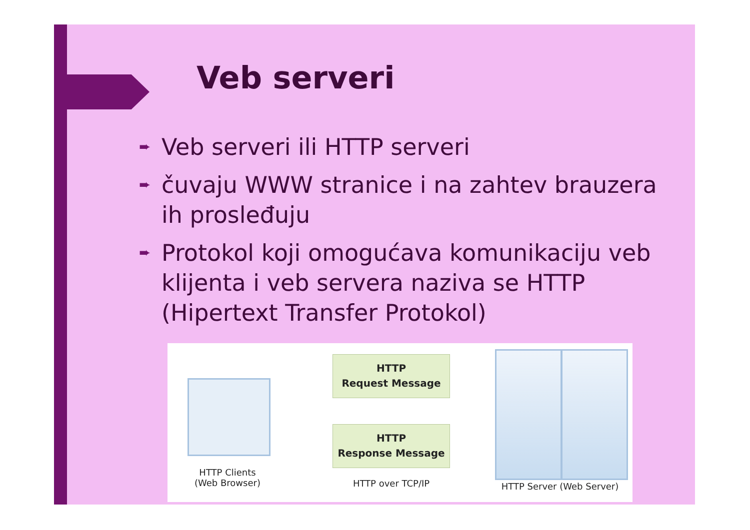Veb serveri
➨ Veb serveri ili HTTP serveri
➨ čuvaju WWW stranice i na zahtev brauzera ih prosleđuju
➨ Protokol koji omogućava komunikaciju veb klijenta i veb servera naziva se HTTP (Hipertext Transfer Protokol)
HTTP
Request Message
HTTP
Response Message
HTTP Clients
(Web Browser)
HTTP over TCP/IP HTTP Server (Web Server)